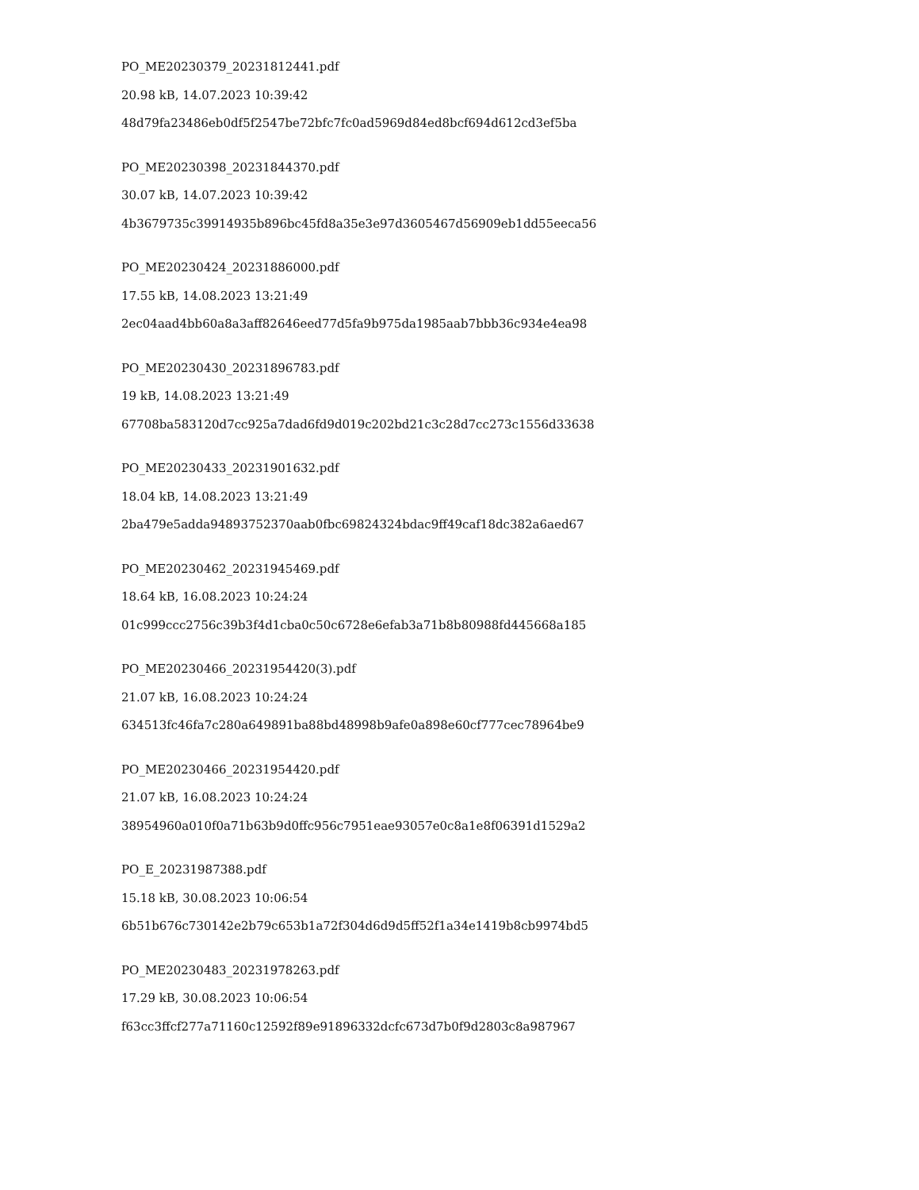PO_ME20230379_20231812441.pdf
20.98 kB, 14.07.2023 10:39:42
48d79fa23486eb0df5f2547be72bfc7fc0ad5969d84ed8bcf694d612cd3ef5ba
PO_ME20230398_20231844370.pdf
30.07 kB, 14.07.2023 10:39:42
4b3679735c39914935b896bc45fd8a35e3e97d3605467d56909eb1dd55eeca56
PO_ME20230424_20231886000.pdf
17.55 kB, 14.08.2023 13:21:49
2ec04aad4bb60a8a3aff82646eed77d5fa9b975da1985aab7bbb36c934e4ea98
PO_ME20230430_20231896783.pdf
19 kB, 14.08.2023 13:21:49
67708ba583120d7cc925a7dad6fd9d019c202bd21c3c28d7cc273c1556d33638
PO_ME20230433_20231901632.pdf
18.04 kB, 14.08.2023 13:21:49
2ba479e5adda94893752370aab0fbc69824324bdac9ff49caf18dc382a6aed67
PO_ME20230462_20231945469.pdf
18.64 kB, 16.08.2023 10:24:24
01c999ccc2756c39b3f4d1cba0c50c6728e6efab3a71b8b80988fd445668a185
PO_ME20230466_20231954420(3).pdf
21.07 kB, 16.08.2023 10:24:24
634513fc46fa7c280a649891ba88bd48998b9afe0a898e60cf777cec78964be9
PO_ME20230466_20231954420.pdf
21.07 kB, 16.08.2023 10:24:24
38954960a010f0a71b63b9d0ffc956c7951eae93057e0c8a1e8f06391d1529a2
PO_E_20231987388.pdf
15.18 kB, 30.08.2023 10:06:54
6b51b676c730142e2b79c653b1a72f304d6d9d5ff52f1a34e1419b8cb9974bd5
PO_ME20230483_20231978263.pdf
17.29 kB, 30.08.2023 10:06:54
f63cc3ffcf277a71160c12592f89e91896332dcfc673d7b0f9d2803c8a987967